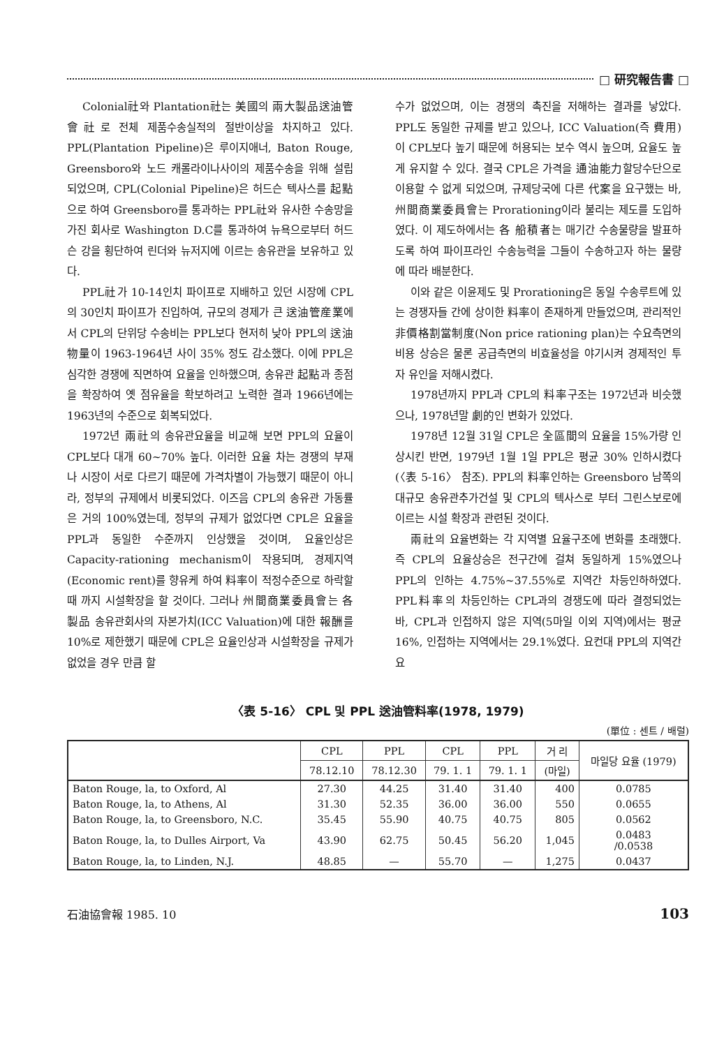□ 研究報告書 □
Colonial社와 Plantation社는 美國의 兩大製品送油管會社로 전체 제품수송실적의 절반이상을 차지하고 있다. PPL(Plantation Pipeline)은 루이지애너, Baton Rouge, Greensboro와 노드 캐롤라이나사이의 제품수송을 위해 설립되었으며, CPL(Colonial Pipeline)은 허드슨 텍사스를 起點으로 하여 Greensboro를 통과하는 PPL社와 유사한 수송망을 가진 회사로 Washington D.C를 통과하여 뉴욕으로부터 허드슨 강을 횡단하여 린더와 뉴저지에 이르는 송유관을 보유하고 있다.
PPL社가 10-14인치 파이프로 지배하고 있던 시장에 CPL의 30인치 파이프가 진입하여, 규모의 경제가 큰 送油管産業에서 CPL의 단위당 수송비는 PPL보다 현저히 낮아 PPL의 送油物量이 1963-1964년 사이 35% 정도 감소했다. 이에 PPL은 심각한 경쟁에 직면하여 요율을 인하했으며, 송유관 起點과 종점을 확장하여 옛 점유율을 확보하려고 노력한 결과 1966년에는 1963년의 수준으로 회복되었다.
1972년 兩社의 송유관요율을 비교해 보면 PPL의 요율이 CPL보다 대개 60~70% 높다. 이러한 요율 차는 경쟁의 부재나 시장이 서로 다르기 때문에 가격차별이 가능했기 때문이 아니라, 정부의 규제에서 비롯되었다. 이즈음 CPL의 송유관 가동률은 거의 100%였는데, 정부의 규제가 없었다면 CPL은 요율을 PPL과 동일한 수준까지 인상했을 것이며, 요율인상은 Capacity-rationing mechanism이 작용되며, 경제지역(Economic rent)를 향유케 하여 料率이 적정수준으로 하락할 때 까지 시설확장을 할 것이다. 그러나 州間商業委員會는 各 製品 송유관회사의 자본가치(ICC Valuation)에 대한 報酬를 10%로 제한했기 때문에 CPL은 요율인상과 시설확장을 규제가 없었을 경우 만큼 할
수가 없었으며, 이는 경쟁의 촉진을 저해하는 결과를 낳았다. PPL도 동일한 규제를 받고 있으나, ICC Valuation(즉 費用)이 CPL보다 높기 때문에 허용되는 보수 역시 높으며, 요율도 높게 유지할 수 있다. 결국 CPL은 가격을 通油能力할당수단으로 이용할 수 없게 되었으며, 규제당국에 다른 代案을 요구했는 바, 州間商業委員會는 Prorationing이라 불리는 제도를 도입하였다. 이 제도하에서는 各 船積者는 매기간 수송물량을 발표하도록 하여 파이프라인 수송능력을 그들이 수송하고자 하는 물량에 따라 배분한다.
이와 같은 이윤제도 및 Prorationing은 동일 수송루트에 있는 경쟁자들 간에 상이한 料率이 존재하게 만들었으며, 관리적인 非價格割當制度(Non price rationing plan)는 수요측면의 비용 상승은 물론 공급측면의 비효율성을 야기시켜 경제적인 투자 유인을 저해시켰다.
1978년까지 PPL과 CPL의 料率구조는 1972년과 비슷했으나, 1978년말 劇的인 변화가 있었다.
1978년 12월 31일 CPL은 全區間의 요율을 15%가량 인상시킨 반면, 1979년 1월 1일 PPL은 평균 30% 인하시켰다(〈表 5-16〉 참조). PPL의 料率인하는 Greensboro 남쪽의 대규모 송유관추가건설 및 CPL의 텍사스로 부터 그린스보로에 이르는 시설 확장과 관련된 것이다.
兩社의 요율변화는 각 지역별 요율구조에 변화를 초래했다. 즉 CPL의 요율상승은 전구간에 걸쳐 동일하게 15%였으나 PPL의 인하는 4.75%~37.55%로 지역간 차등인하하였다. PPL料率의 차등인하는 CPL과의 경쟁도에 따라 결정되었는 바, CPL과 인접하지 않은 지역(5마일 이외 지역)에서는 평균 16%, 인접하는 지역에서는 29.1%였다. 요컨대 PPL의 지역간 요
〈表 5-16〉 CPL 및 PPL 送油管料率(1978, 1979)
(單位 : 센트 / 배럴)
| | CPL | PPL | CPL | PPL | 거 리 | 마일당 요율 (1979) |
| --- | --- | --- | --- | --- | --- | --- |
| | 78.12.10 | 78.12.30 | 79. 1. 1 | 79. 1. 1 | (마일) | |
| Baton Rouge, la, to Oxford, Al | 27.30 | 44.25 | 31.40 | 31.40 | 400 | 0.0785 |
| Baton Rouge, la, to Athens, Al | 31.30 | 52.35 | 36.00 | 36.00 | 550 | 0.0655 |
| Baton Rouge, la, to Greensboro, N.C. | 35.45 | 55.90 | 40.75 | 40.75 | 805 | 0.0562 |
| Baton Rouge, la, to Dulles Airport, Va | 43.90 | 62.75 | 50.45 | 56.20 | 1,045 | 0.0483 /0.0538 |
| Baton Rouge, la, to Linden, N.J. | 48.85 | — | 55.70 | — | 1,275 | 0.0437 |
石油協會報 1985. 10 103